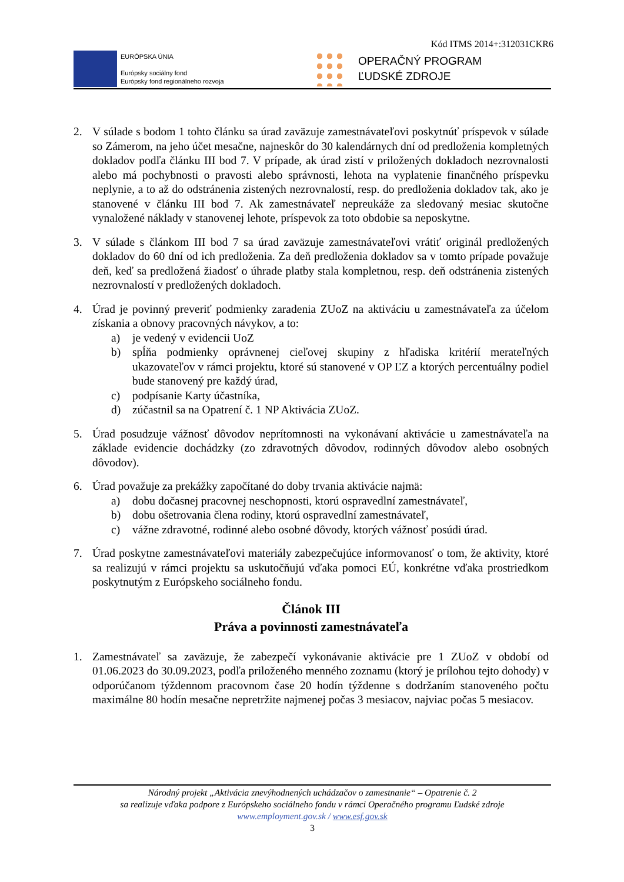Kód ITMS 2014+:312031CKR6
EURÓPSKA ÚNIA
Európsky sociálny fond
Európsky fond regionálneho rozvoja
OPERAČNÝ PROGRAM
ĽUDSKÉ ZDROJE
2. V súlade s bodom 1 tohto článku sa úrad zaväzuje zamestnávateľovi poskytnúť príspevok v súlade so Zámerom, na jeho účet mesačne, najneskôr do 30 kalendárnych dní od predloženia kompletných dokladov podľa článku III bod 7. V prípade, ak úrad zistí v priložených dokladoch nezrovnalosti alebo má pochybnosti o pravosti alebo správnosti, lehota na vyplatenie finančného príspevku neplynie, a to až do odstránenia zistených nezrovnalostí, resp. do predloženia dokladov tak, ako je stanovené v článku III bod 7. Ak zamestnávateľ nepreukáže za sledovaný mesiac skutočne vynaložené náklady v stanovenej lehote, príspevok za toto obdobie sa neposkytne.
3. V súlade s článkom III bod 7 sa úrad zaväzuje zamestnávateľovi vrátiť originál predložených dokladov do 60 dní od ich predloženia. Za deň predloženia dokladov sa v tomto prípade považuje deň, keď sa predložená žiadosť o úhrade platby stala kompletnou, resp. deň odstránenia zistených nezrovnalostí v predložených dokladoch.
4. Úrad je povinný preveriť podmienky zaradenia ZUoZ na aktiváciu u zamestnávateľa za účelom získania a obnovy pracovných návykov, a to:
a) je vedený v evidencii UoZ
b) spĺňa podmienky oprávnenej cieľovej skupiny z hľadiska kritérií merateľných ukazovateľov v rámci projektu, ktoré sú stanovené v OP ĽZ a ktorých percentuálny podiel bude stanovený pre každý úrad,
c) podpísanie Karty účastníka,
d) zúčastnil sa na Opatrení č. 1 NP Aktivácia ZUoZ.
5. Úrad posudzuje vážnosť dôvodov neprítomnosti na vykonávaní aktivácie u zamestnávateľa na základe evidencie dochádzky (zo zdravotných dôvodov, rodinných dôvodov alebo osobných dôvodov).
6. Úrad považuje za prekážky započítané do doby trvania aktivácie najmä:
a) dobu dočasnej pracovnej neschopnosti, ktorú ospravedlní zamestnávateľ,
b) dobu ošetrovania člena rodiny, ktorú ospravedlní zamestnávateľ,
c) vážne zdravotné, rodinné alebo osobné dôvody, ktorých vážnosť posúdi úrad.
7. Úrad poskytne zamestnávateľovi materiály zabezpečujúce informovanosť o tom, že aktivity, ktoré sa realizujú v rámci projektu sa uskutočňujú vďaka pomoci EÚ, konkrétne vďaka prostriedkom poskytnutým z Európskeho sociálneho fondu.
Článok III
Práva a povinnosti zamestnávateľa
1. Zamestnávateľ sa zaväzuje, že zabezpečí vykonávanie aktivácie pre 1 ZUoZ v období od 01.06.2023 do 30.09.2023, podľa priloženého menného zoznamu (ktorý je prílohou tejto dohody) v odporúčanom týždennom pracovnom čase 20 hodín týždenne s dodržaním stanoveného počtu maximálne 80 hodín mesačne nepretržite najmenej počas 3 mesiacov, najviac počas 5 mesiacov.
Národný projekt „Aktivácia znevýhodnených uchádzačov o zamestnanie“ – Opatrenie č. 2
sa realizuje vďaka podpore z Európskeho sociálneho fondu v rámci Operačného programu Ľudské zdroje
www.employment.gov.sk / www.esf.gov.sk
3